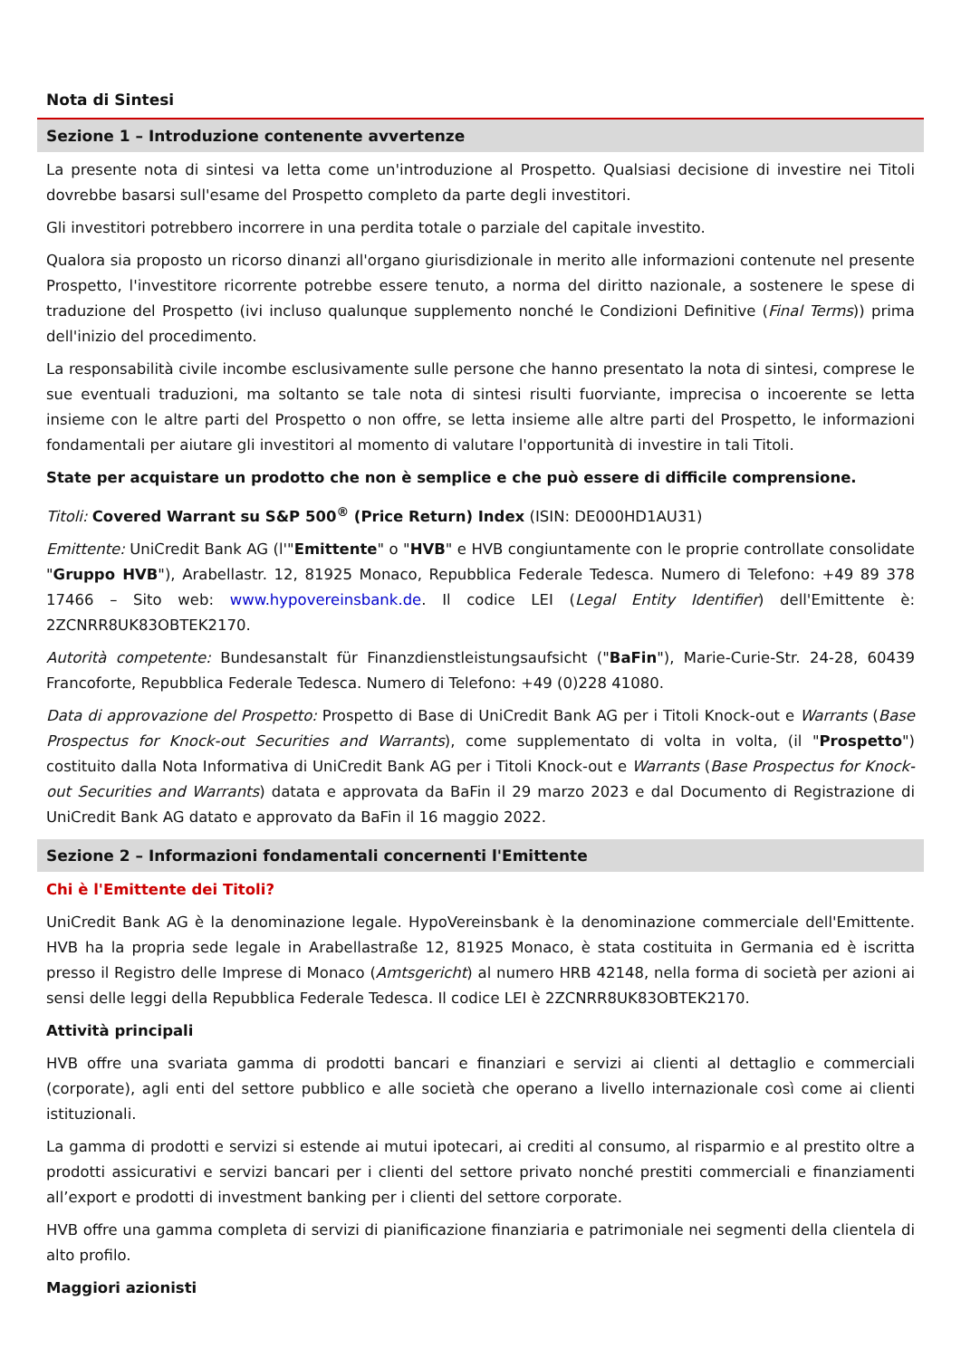Nota di Sintesi
Sezione 1 – Introduzione contenente avvertenze
La presente nota di sintesi va letta come un'introduzione al Prospetto. Qualsiasi decisione di investire nei Titoli dovrebbe basarsi sull'esame del Prospetto completo da parte degli investitori.
Gli investitori potrebbero incorrere in una perdita totale o parziale del capitale investito.
Qualora sia proposto un ricorso dinanzi all'organo giurisdizionale in merito alle informazioni contenute nel presente Prospetto, l'investitore ricorrente potrebbe essere tenuto, a norma del diritto nazionale, a sostenere le spese di traduzione del Prospetto (ivi incluso qualunque supplemento nonché le Condizioni Definitive (Final Terms)) prima dell'inizio del procedimento.
La responsabilità civile incombe esclusivamente sulle persone che hanno presentato la nota di sintesi, comprese le sue eventuali traduzioni, ma soltanto se tale nota di sintesi risulti fuorviante, imprecisa o incoerente se letta insieme con le altre parti del Prospetto o non offre, se letta insieme alle altre parti del Prospetto, le informazioni fondamentali per aiutare gli investitori al momento di valutare l'opportunità di investire in tali Titoli.
State per acquistare un prodotto che non è semplice e che può essere di difficile comprensione.
Titoli: Covered Warrant su S&P 500<sup>®</sup> (Price Return) Index (ISIN: DE000HD1AU31)
Emittente: UniCredit Bank AG (l'"Emittente" o "HVB" e HVB congiuntamente con le proprie controllate consolidate "Gruppo HVB"), Arabellastr. 12, 81925 Monaco, Repubblica Federale Tedesca. Numero di Telefono: +49 89 378 17466 – Sito web: www.hypovereinsbank.de. Il codice LEI (Legal Entity Identifier) dell'Emittente è: 2ZCNRR8UK83OBTEK2170.
Autorità competente: Bundesanstalt für Finanzdienstleistungsaufsicht ("BaFin"), Marie-Curie-Str. 24-28, 60439 Francoforte, Repubblica Federale Tedesca. Numero di Telefono: +49 (0)228 41080.
Data di approvazione del Prospetto: Prospetto di Base di UniCredit Bank AG per i Titoli Knock-out e Warrants (Base Prospectus for Knock-out Securities and Warrants), come supplementato di volta in volta, (il "Prospetto") costituito dalla Nota Informativa di UniCredit Bank AG per i Titoli Knock-out e Warrants (Base Prospectus for Knock-out Securities and Warrants) datata e approvata da BaFin il 29 marzo 2023 e dal Documento di Registrazione di UniCredit Bank AG datato e approvato da BaFin il 16 maggio 2022.
Sezione 2 – Informazioni fondamentali concernenti l'Emittente
Chi è l'Emittente dei Titoli?
UniCredit Bank AG è la denominazione legale. HypoVereinsbank è la denominazione commerciale dell'Emittente. HVB ha la propria sede legale in Arabellastraße 12, 81925 Monaco, è stata costituita in Germania ed è iscritta presso il Registro delle Imprese di Monaco (Amtsgericht) al numero HRB 42148, nella forma di società per azioni ai sensi delle leggi della Repubblica Federale Tedesca. Il codice LEI è 2ZCNRR8UK83OBTEK2170.
Attività principali
HVB offre una svariata gamma di prodotti bancari e finanziari e servizi ai clienti al dettaglio e commerciali (corporate), agli enti del settore pubblico e alle società che operano a livello internazionale così come ai clienti istituzionali.
La gamma di prodotti e servizi si estende ai mutui ipotecari, ai crediti al consumo, al risparmio e al prestito oltre a prodotti assicurativi e servizi bancari per i clienti del settore privato nonché prestiti commerciali e finanziamenti all’export e prodotti di investment banking per i clienti del settore corporate.
HVB offre una gamma completa di servizi di pianificazione finanziaria e patrimoniale nei segmenti della clientela di alto profilo.
Maggiori azionisti